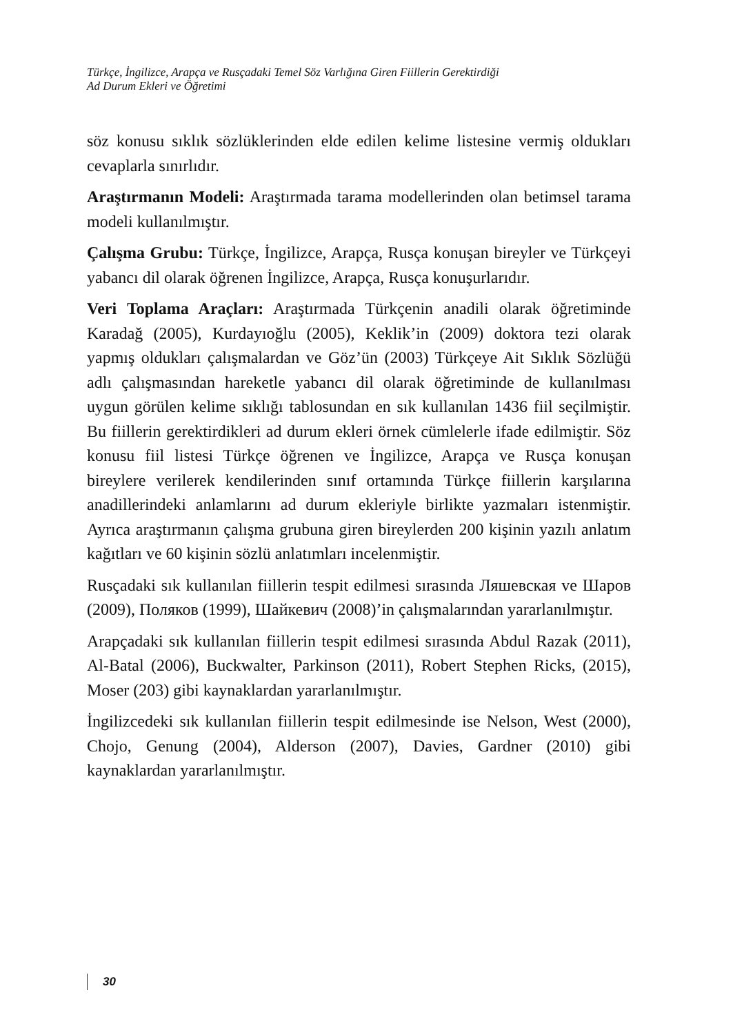Türkçe, İngilizce, Arapça ve Rusçadaki Temel Söz Varlığına Giren Fiillerin Gerektirdiği
Ad Durum Ekleri ve Öğretimi
söz konusu sıklık sözlüklerinden elde edilen kelime listesine vermiş oldukları cevaplarla sınırlıdır.
Araştırmanın Modeli: Araştırmada tarama modellerinden olan betimsel tarama modeli kullanılmıştır.
Çalışma Grubu: Türkçe, İngilizce, Arapça, Rusça konuşan bireyler ve Türkçeyi yabancı dil olarak öğrenen İngilizce, Arapça, Rusça konuşurlarıdır.
Veri Toplama Araçları: Araştırmada Türkçenin anadili olarak öğretiminde Karadağ (2005), Kurdayıoğlu (2005), Keklik’in (2009) doktora tezi olarak yapmış oldukları çalışmalardan ve Göz’ün (2003) Türkçeye Ait Sıklık Sözlüğü adlı çalışmasından hareketle yabancı dil olarak öğretiminde de kullanılması uygun görülen kelime sıklığı tablosundan en sık kullanılan 1436 fiil seçilmiştir. Bu fiillerin gerektirdikleri ad durum ekleri örnek cümlelerle ifade edilmiştir. Söz konusu fiil listesi Türkçe öğrenen ve İngilizce, Arapça ve Rusça konuşan bireylere verilerek kendilerinden sınıf ortamında Türkçe fiillerin karşılarına anadillerindeki anlamlarını ad durum ekleriyle birlikte yazmaları istenmiştir. Ayrıca araştırmanın çalışma grubuna giren bireylerden 200 kişinin yazılı anlatım kağıtları ve 60 kişinin sözlü anlatımları incelenmiştir.
Rusçadaki sık kullanılan fiillerin tespit edilmesi sırasında Ляшевская ve Шаров (2009), Поляков (1999), Шайкевич (2008)’in çalışmalarından yararlanılmıştır.
Arapçadaki sık kullanılan fiillerin tespit edilmesi sırasında Abdul Razak (2011), Al-Batal (2006), Buckwalter, Parkinson (2011), Robert Stephen Ricks, (2015), Moser (203) gibi kaynaklardan yararlanılmıştır.
İngilizcedeki sık kullanılan fiillerin tespit edilmesinde ise Nelson, West (2000), Chojo, Genung (2004), Alderson (2007), Davies, Gardner (2010) gibi kaynaklardan yararlanılmıştır.
30